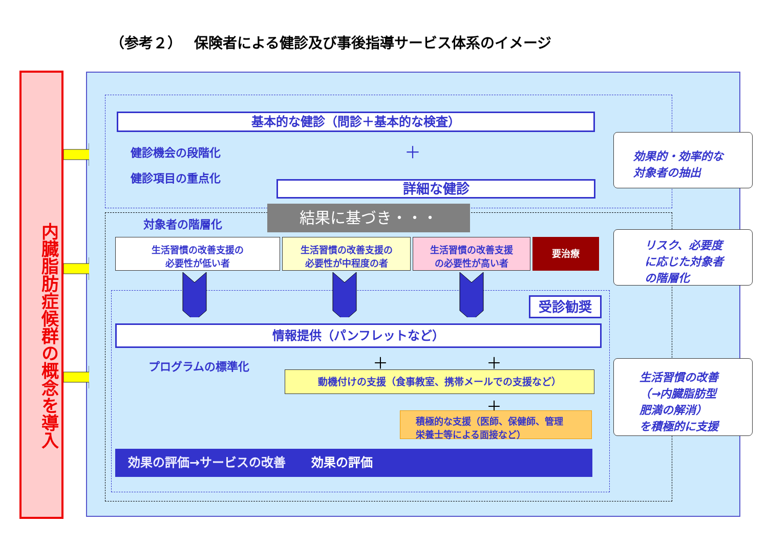（参考２）　 保険者による健診及び事後指導サービス体系のイメージ
内臓脂肪症候群の概念を導入
基本的な健診（問診＋基本的な検査）
健診機会の段階化 ＋
健診項目の重点化
詳細な健診
結果に基づき・・・
対象者の階層化
生活習慣の改善支援の
必要性が低い者
生活習慣の改善支援の
必要性が中程度の者
生活習慣の改善支援
の必要性が高い者
要治療
受診勧奨
情報提供（パンフレットなど）
プログラムの標準化 ＋ ＋
動機付けの支援（食事教室、携帯メールでの支援など）
＋
積極的な支援（医師、保健師、管理
栄養士等による面接など）
効果の評価→サービスの改善 効果の評価
効果的・効率的な
対象者の抽出
リスク、必要度
に応じた対象者
の階層化
生活習慣の改善
（→内臓脂肪型
肥満の解消）
を積極的に支援